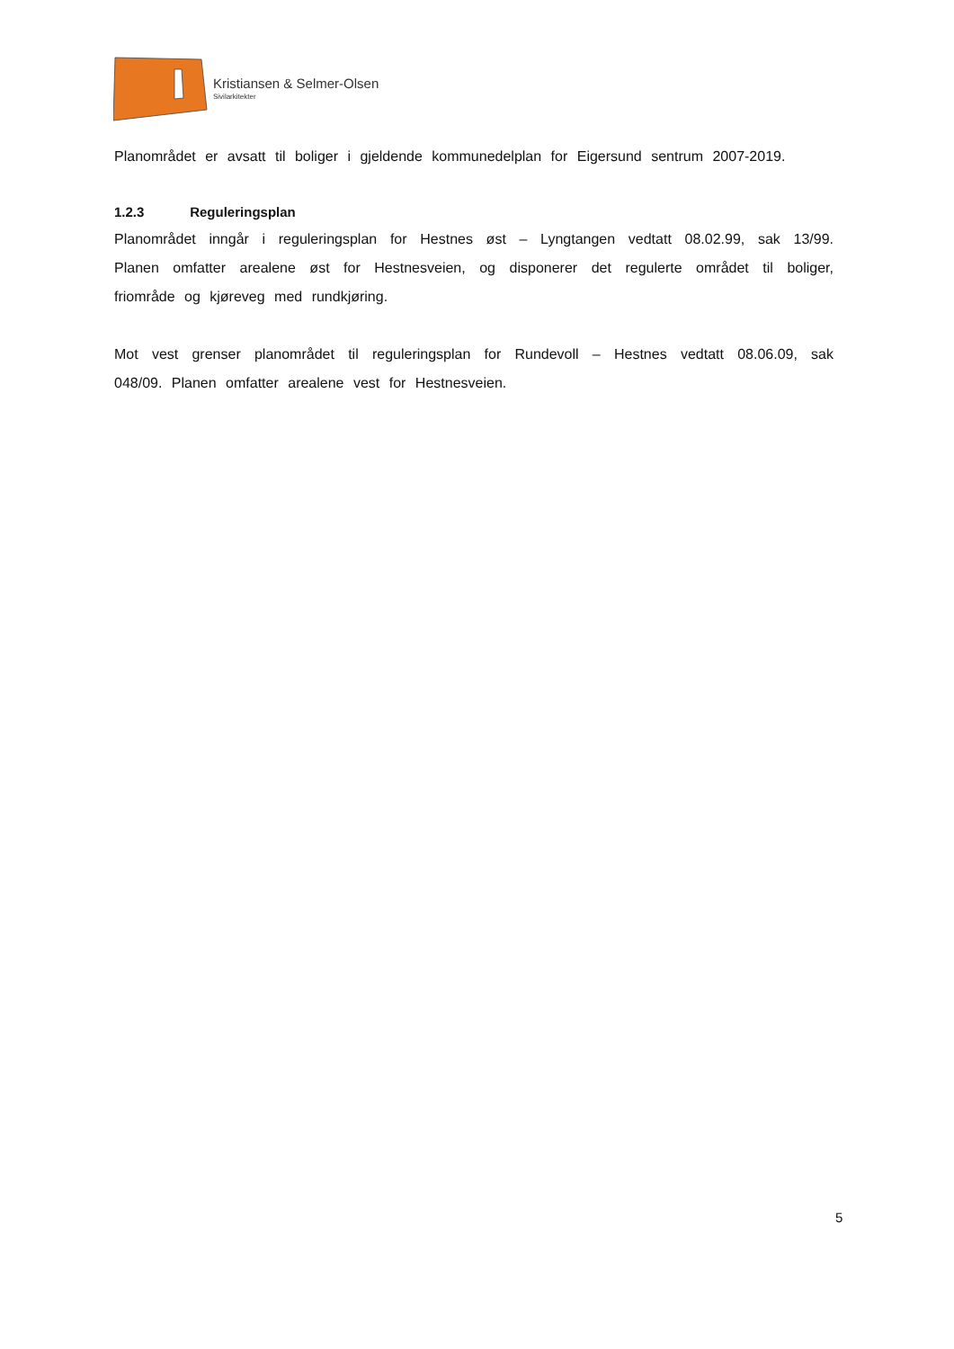Kristiansen & Selmer-Olsen
Sivilarkitekter
Planområdet er avsatt til boliger i gjeldende kommunedelplan for Eigersund sentrum 2007-2019.
1.2.3 Reguleringsplan
Planområdet inngår i reguleringsplan for Hestnes øst – Lyngtangen vedtatt 08.02.99, sak 13/99. Planen omfatter arealene øst for Hestnesveien, og disponerer det regulerte området til boliger, friområde og kjøreveg med rundkjøring.
Mot vest grenser planområdet til reguleringsplan for Rundevoll – Hestnes vedtatt 08.06.09, sak 048/09. Planen omfatter arealene vest for Hestnesveien.
5